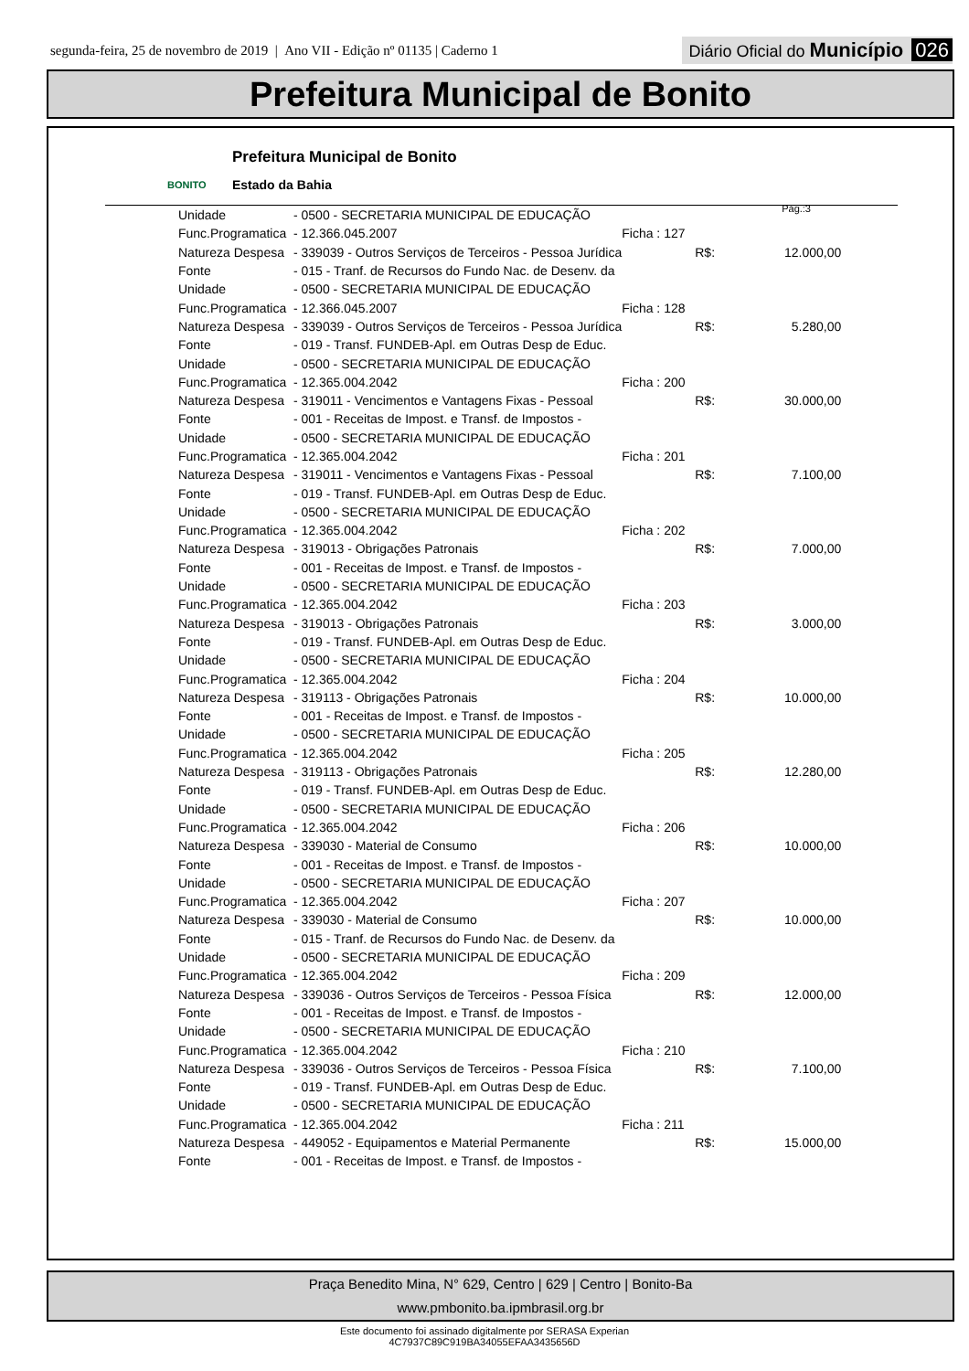segunda-feira, 25 de novembro de 2019 | Ano VII - Edição nº 01135 | Caderno 1
Diário Oficial do Município 026
Prefeitura Municipal de Bonito
BONITO
Prefeitura Municipal de Bonito
Estado da Bahia
Pág.:3
| Unidade | - 0500 - SECRETARIA MUNICIPAL DE EDUCAÇÃO | | | |
| Func.Programatica | - 12.366.045.2007 | Ficha : 127 | | |
| Natureza Despesa | - 339039 - Outros Serviços de Terceiros - Pessoa Jurídica | | R$: | 12.000,00 |
| Fonte | - 015 - Tranf. de Recursos do Fundo Nac. de Desenv. da | | | |
| Unidade | - 0500 - SECRETARIA MUNICIPAL DE EDUCAÇÃO | | | |
| Func.Programatica | - 12.366.045.2007 | Ficha : 128 | | |
| Natureza Despesa | - 339039 - Outros Serviços de Terceiros - Pessoa Jurídica | | R$: | 5.280,00 |
| Fonte | - 019 - Transf. FUNDEB-Apl. em Outras Desp de Educ. | | | |
| Unidade | - 0500 - SECRETARIA MUNICIPAL DE EDUCAÇÃO | | | |
| Func.Programatica | - 12.365.004.2042 | Ficha : 200 | | |
| Natureza Despesa | - 319011 - Vencimentos e Vantagens Fixas - Pessoal | | R$: | 30.000,00 |
| Fonte | - 001 - Receitas de Impost. e Transf. de Impostos - | | | |
| Unidade | - 0500 - SECRETARIA MUNICIPAL DE EDUCAÇÃO | | | |
| Func.Programatica | - 12.365.004.2042 | Ficha : 201 | | |
| Natureza Despesa | - 319011 - Vencimentos e Vantagens Fixas - Pessoal | | R$: | 7.100,00 |
| Fonte | - 019 - Transf. FUNDEB-Apl. em Outras Desp de Educ. | | | |
| Unidade | - 0500 - SECRETARIA MUNICIPAL DE EDUCAÇÃO | | | |
| Func.Programatica | - 12.365.004.2042 | Ficha : 202 | | |
| Natureza Despesa | - 319013 - Obrigações Patronais | | R$: | 7.000,00 |
| Fonte | - 001 - Receitas de Impost. e Transf. de Impostos - | | | |
| Unidade | - 0500 - SECRETARIA MUNICIPAL DE EDUCAÇÃO | | | |
| Func.Programatica | - 12.365.004.2042 | Ficha : 203 | | |
| Natureza Despesa | - 319013 - Obrigações Patronais | | R$: | 3.000,00 |
| Fonte | - 019 - Transf. FUNDEB-Apl. em Outras Desp de Educ. | | | |
| Unidade | - 0500 - SECRETARIA MUNICIPAL DE EDUCAÇÃO | | | |
| Func.Programatica | - 12.365.004.2042 | Ficha : 204 | | |
| Natureza Despesa | - 319113 - Obrigações Patronais | | R$: | 10.000,00 |
| Fonte | - 001 - Receitas de Impost. e Transf. de Impostos - | | | |
| Unidade | - 0500 - SECRETARIA MUNICIPAL DE EDUCAÇÃO | | | |
| Func.Programatica | - 12.365.004.2042 | Ficha : 205 | | |
| Natureza Despesa | - 319113 - Obrigações Patronais | | R$: | 12.280,00 |
| Fonte | - 019 - Transf. FUNDEB-Apl. em Outras Desp de Educ. | | | |
| Unidade | - 0500 - SECRETARIA MUNICIPAL DE EDUCAÇÃO | | | |
| Func.Programatica | - 12.365.004.2042 | Ficha : 206 | | |
| Natureza Despesa | - 339030 - Material de Consumo | | R$: | 10.000,00 |
| Fonte | - 001 - Receitas de Impost. e Transf. de Impostos - | | | |
| Unidade | - 0500 - SECRETARIA MUNICIPAL DE EDUCAÇÃO | | | |
| Func.Programatica | - 12.365.004.2042 | Ficha : 207 | | |
| Natureza Despesa | - 339030 - Material de Consumo | | R$: | 10.000,00 |
| Fonte | - 015 - Tranf. de Recursos do Fundo Nac. de Desenv. da | | | |
| Unidade | - 0500 - SECRETARIA MUNICIPAL DE EDUCAÇÃO | | | |
| Func.Programatica | - 12.365.004.2042 | Ficha : 209 | | |
| Natureza Despesa | - 339036 - Outros Serviços de Terceiros - Pessoa Física | | R$: | 12.000,00 |
| Fonte | - 001 - Receitas de Impost. e Transf. de Impostos - | | | |
| Unidade | - 0500 - SECRETARIA MUNICIPAL DE EDUCAÇÃO | | | |
| Func.Programatica | - 12.365.004.2042 | Ficha : 210 | | |
| Natureza Despesa | - 339036 - Outros Serviços de Terceiros - Pessoa Física | | R$: | 7.100,00 |
| Fonte | - 019 - Transf. FUNDEB-Apl. em Outras Desp de Educ. | | | |
| Unidade | - 0500 - SECRETARIA MUNICIPAL DE EDUCAÇÃO | | | |
| Func.Programatica | - 12.365.004.2042 | Ficha : 211 | | |
| Natureza Despesa | - 449052 - Equipamentos e Material Permanente | | R$: | 15.000,00 |
| Fonte | - 001 - Receitas de Impost. e Transf. de Impostos - | | | |
Praça Benedito Mina, N° 629, Centro | 629 | Centro | Bonito-Ba
www.pmbonito.ba.ipmbrasil.org.br
Este documento foi assinado digitalmente por SERASA Experian
4C7937C89C919BA34055EFAA3435656D